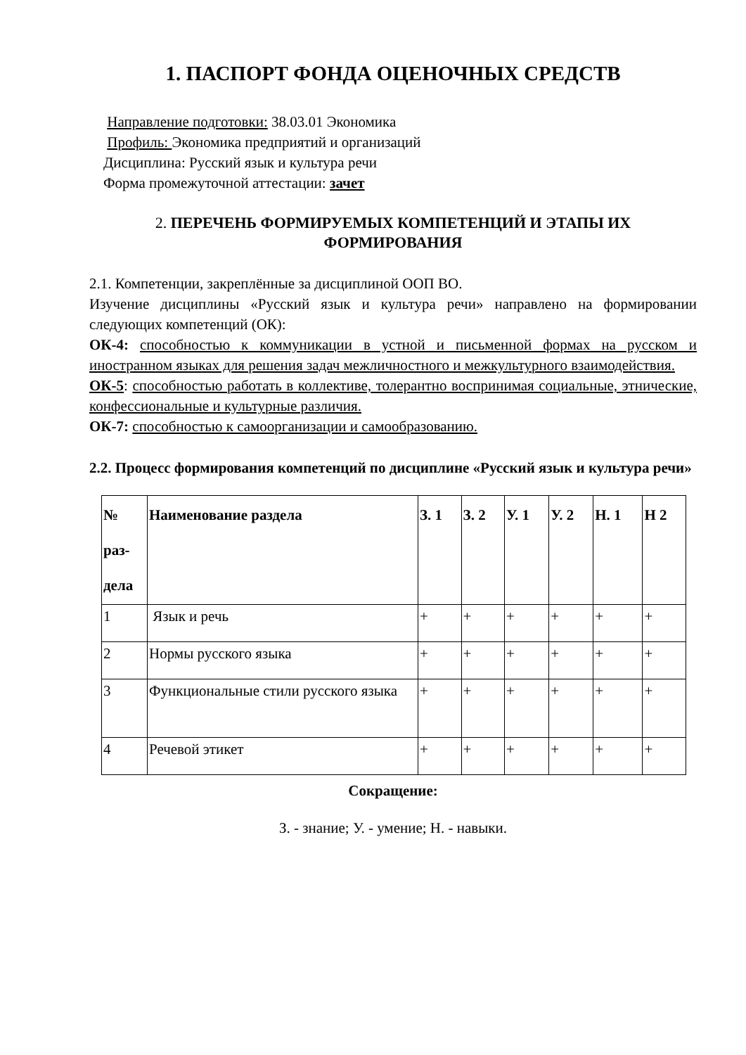1. ПАСПОРТ ФОНДА ОЦЕНОЧНЫХ СРЕДСТВ
Направление подготовки: 38.03.01 Экономика
Профиль: Экономика предприятий и организаций
Дисциплина: Русский язык и культура речи
Форма промежуточной аттестации: зачет
2. ПЕРЕЧЕНЬ ФОРМИРУЕМЫХ КОМПЕТЕНЦИЙ И ЭТАПЫ ИХ ФОРМИРОВАНИЯ
2.1. Компетенции, закреплённые за дисциплиной ООП ВО.
Изучение дисциплины «Русский язык и культура речи» направлено на формировании следующих компетенций (ОК):
ОК-4: способностью к коммуникации в устной и письменной формах на русском и иностранном языках для решения задач межличностного и межкультурного взаимодействия.
ОК-5: способностью работать в коллективе, толерантно воспринимая социальные, этнические, конфессиональные и культурные различия.
ОК-7: способностью к самоорганизации и самообразованию.
2.2. Процесс формирования компетенций по дисциплине «Русский язык и культура речи»
| № раз-дела | Наименование раздела | З. 1 | З. 2 | У. 1 | У. 2 | Н. 1 | Н 2 |
| --- | --- | --- | --- | --- | --- | --- | --- |
| 1 | Язык и речь | + | + | + | + | + | + |
| 2 | Нормы русского языка | + | + | + | + | + | + |
| 3 | Функциональные стили русского языка | + | + | + | + | + | + |
| 4 | Речевой этикет | + | + | + | + | + | + |
Сокращение:
З. - знание; У. - умение; Н. - навыки.